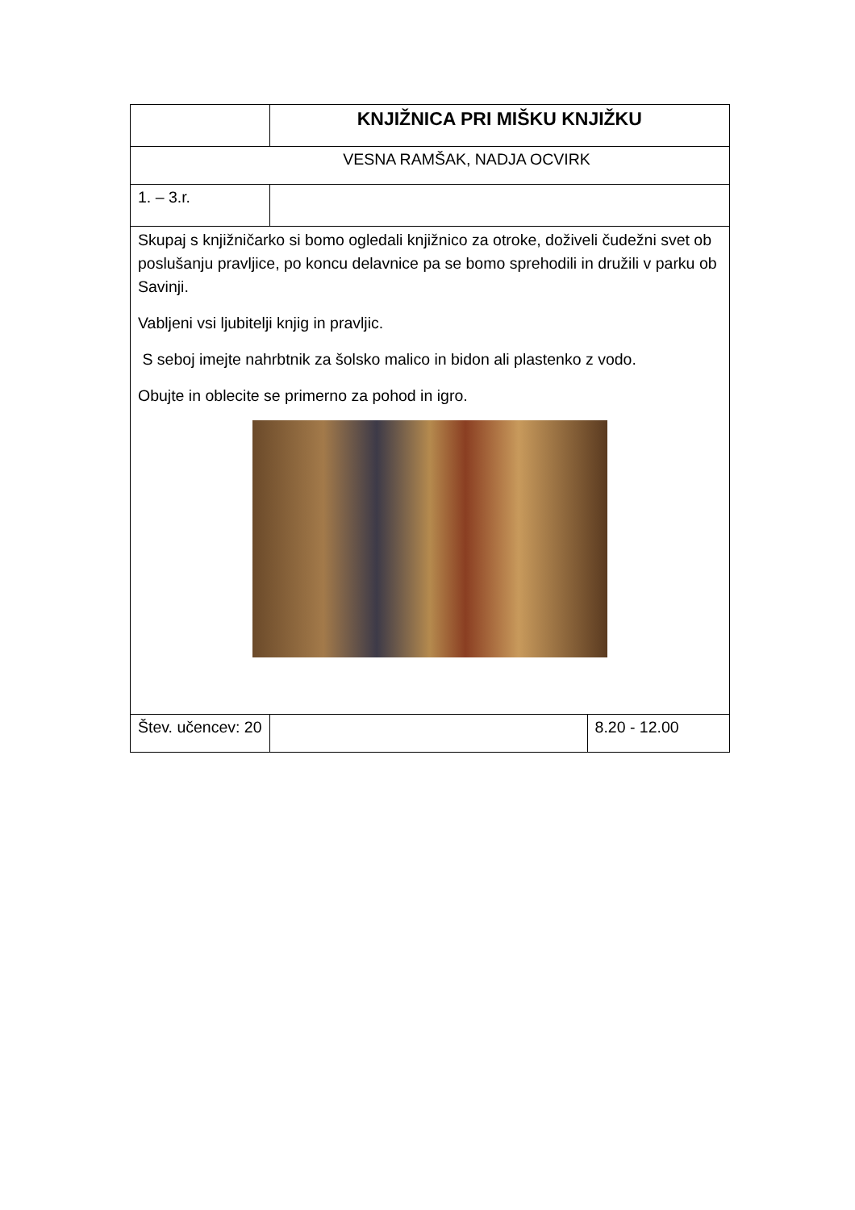| | KNJIŽNICA PRI MIŠKU KNJIŽKU | |
| VESNA RAMŠAK, NADJA OCVIRK | | |
| 1. – 3.r. | | |
| Skupaj s knjižničarko si bomo ogledali knjižnico za otroke, doživeli čudežni svet ob poslušanju pravljice, po koncu delavnice pa se bomo sprehodili in družili v parku ob Savinji. Vabljeni vsi ljubitelji knjig in pravljic. S seboj imejte nahrbtnik za šolsko malico in bidon ali plastenko z vodo. Obujte in oblecite se primerno za pohod in igro. | | |
| Štev. učencev: 20 | | 8.20 - 12.00 |